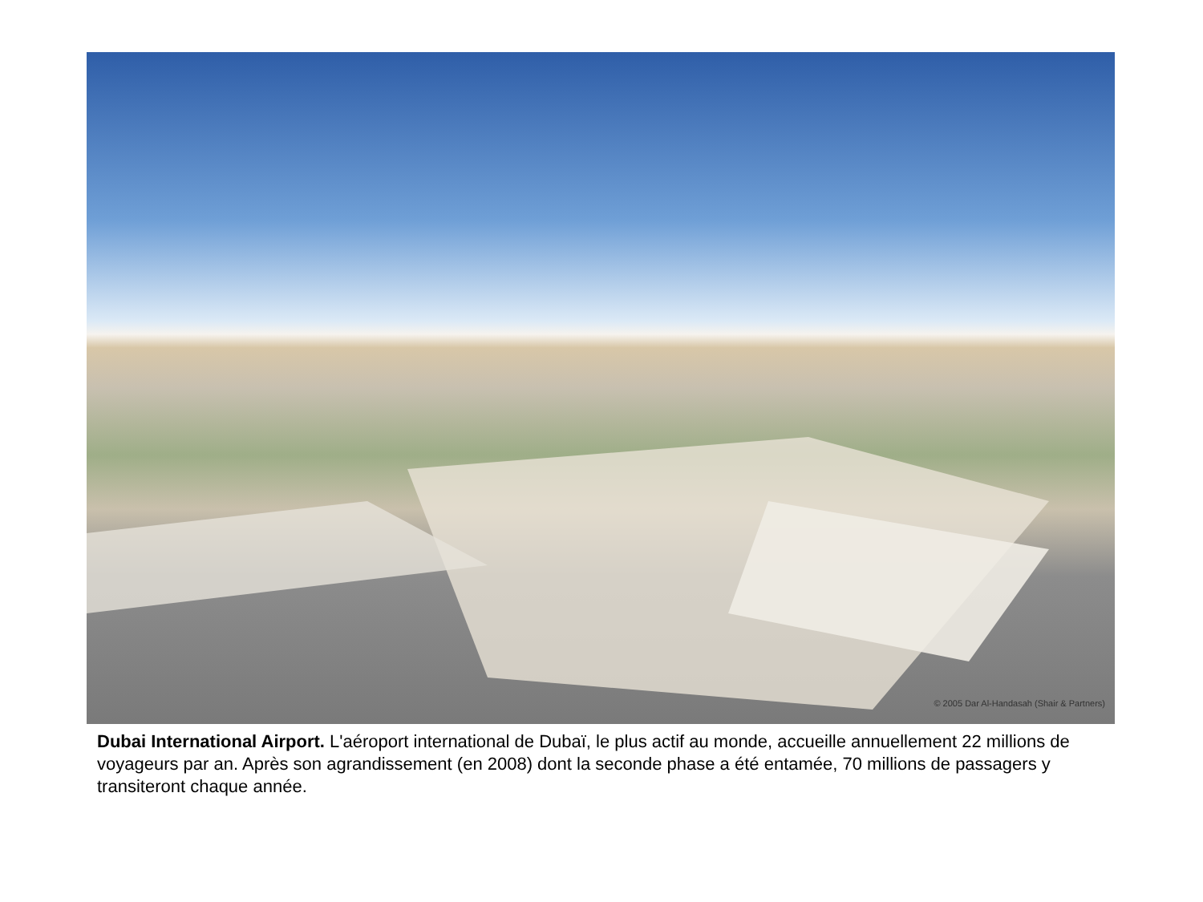© 2005 Dar Al-Handasah (Shair & Partners)
Dubai International Airport. L'aéroport international de Dubaï, le plus actif au monde, accueille annuellement 22 millions de voyageurs par an. Après son agrandissement (en 2008) dont la seconde phase a été entamée, 70 millions de passagers y transiteront chaque année.